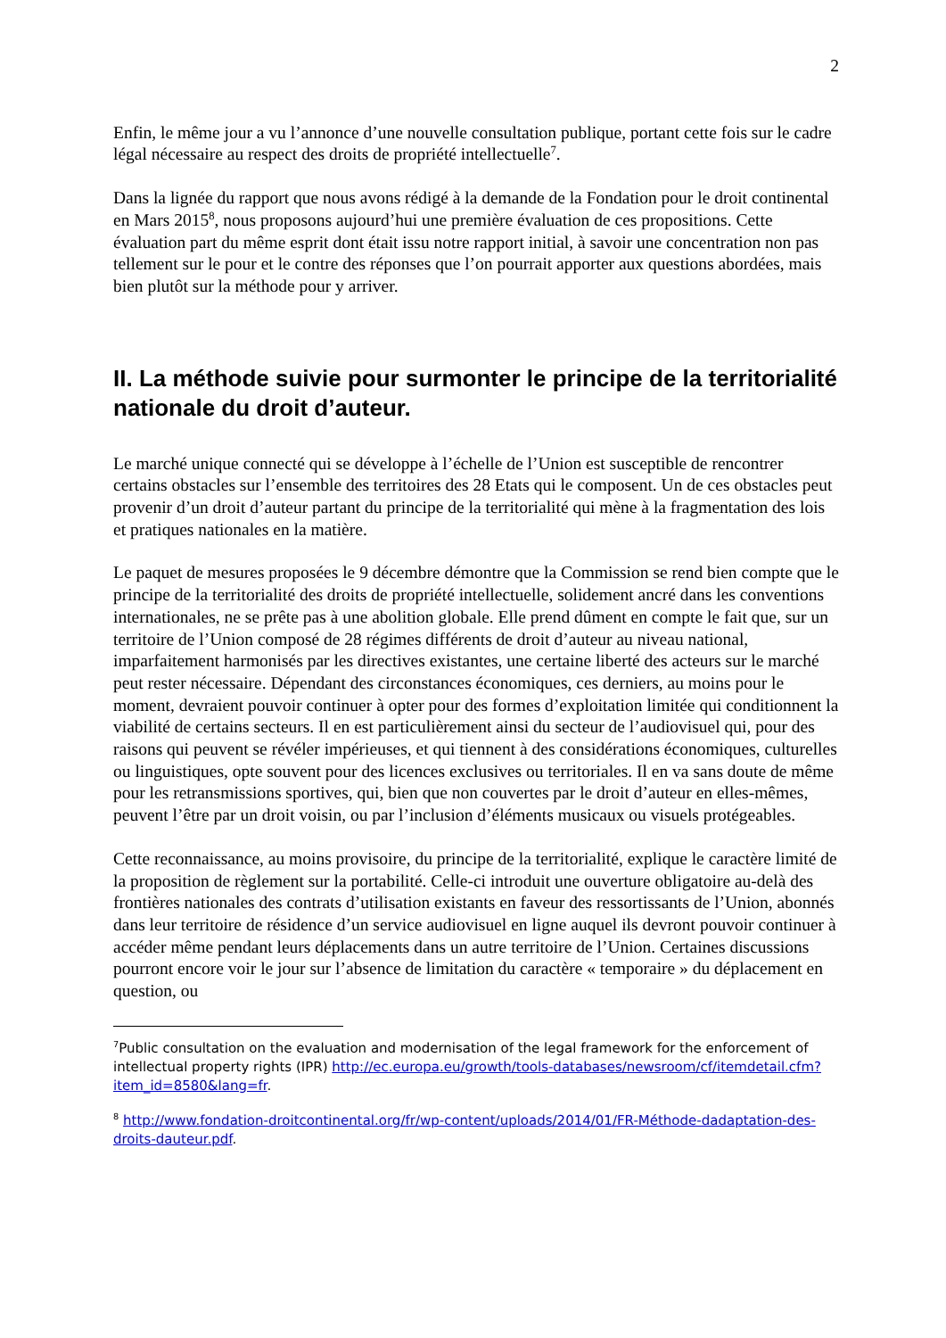2
Enfin, le même jour a vu l’annonce d’une nouvelle consultation publique, portant cette fois sur le cadre légal nécessaire au respect des droits de propriété intellectuelle<sup>7</sup>.
Dans la lignée du rapport que nous avons rédigé à la demande de la Fondation pour le droit continental en Mars 2015<sup>8</sup>, nous proposons aujourd’hui une première évaluation de ces propositions. Cette évaluation part du même esprit dont était issu notre rapport initial, à savoir une concentration non pas tellement sur le pour et le contre des réponses que l’on pourrait apporter aux questions abordées, mais bien plutôt sur la méthode pour y arriver.
II. La méthode suivie pour surmonter le principe de la territorialité nationale du droit d’auteur.
Le marché unique connecté qui se développe à l’échelle de l’Union est susceptible de rencontrer certains obstacles sur l’ensemble des territoires des 28 Etats qui le composent. Un de ces obstacles peut provenir d’un droit d’auteur partant du principe de la territorialité qui mène à la fragmentation des lois et pratiques nationales en la matière.
Le paquet de mesures proposées le 9 décembre démontre que la Commission se rend bien compte que le principe de la territorialité des droits de propriété intellectuelle, solidement ancré dans les conventions internationales, ne se prête pas à une abolition globale. Elle prend dûment en compte le fait que, sur un territoire de l’Union composé de 28 régimes différents de droit d’auteur au niveau national, imparfaitement harmonisés par les directives existantes, une certaine liberté des acteurs sur le marché peut rester nécessaire. Dépendant des circonstances économiques, ces derniers, au moins pour le moment, devraient pouvoir continuer à opter pour des formes d’exploitation limitée qui conditionnent la viabilité de certains secteurs. Il en est particulièrement ainsi du secteur de l’audiovisuel qui, pour des raisons qui peuvent se révéler impérieuses, et qui tiennent à des considérations économiques, culturelles ou linguistiques, opte souvent pour des licences exclusives ou territoriales. Il en va sans doute de même pour les retransmissions sportives, qui, bien que non couvertes par le droit d’auteur en elles-mêmes, peuvent l’être par un droit voisin, ou par l’inclusion d’éléments musicaux ou visuels protégeables.
Cette reconnaissance, au moins provisoire, du principe de la territorialité, explique le caractère limité de la proposition de règlement sur la portabilité. Celle-ci introduit une ouverture obligatoire au-delà des frontières nationales des contrats d’utilisation existants en faveur des ressortissants de l’Union, abonnés dans leur territoire de résidence d’un service audiovisuel en ligne auquel ils devront pouvoir continuer à accéder même pendant leurs déplacements dans un autre territoire de l’Union. Certaines discussions pourront encore voir le jour sur l’absence de limitation du caractère « temporaire » du déplacement en question, ou
<sup>7</sup> Public consultation on the evaluation and modernisation of the legal framework for the enforcement of intellectual property rights (IPR) http://ec.europa.eu/growth/tools-databases/newsroom/cf/itemdetail.cfm?item_id=8580&lang=fr.
<sup>8</sup> http://www.fondation-droitcontinental.org/fr/wp-content/uploads/2014/01/FR-Méthode-dadaptation-des-droits-dauteur.pdf.